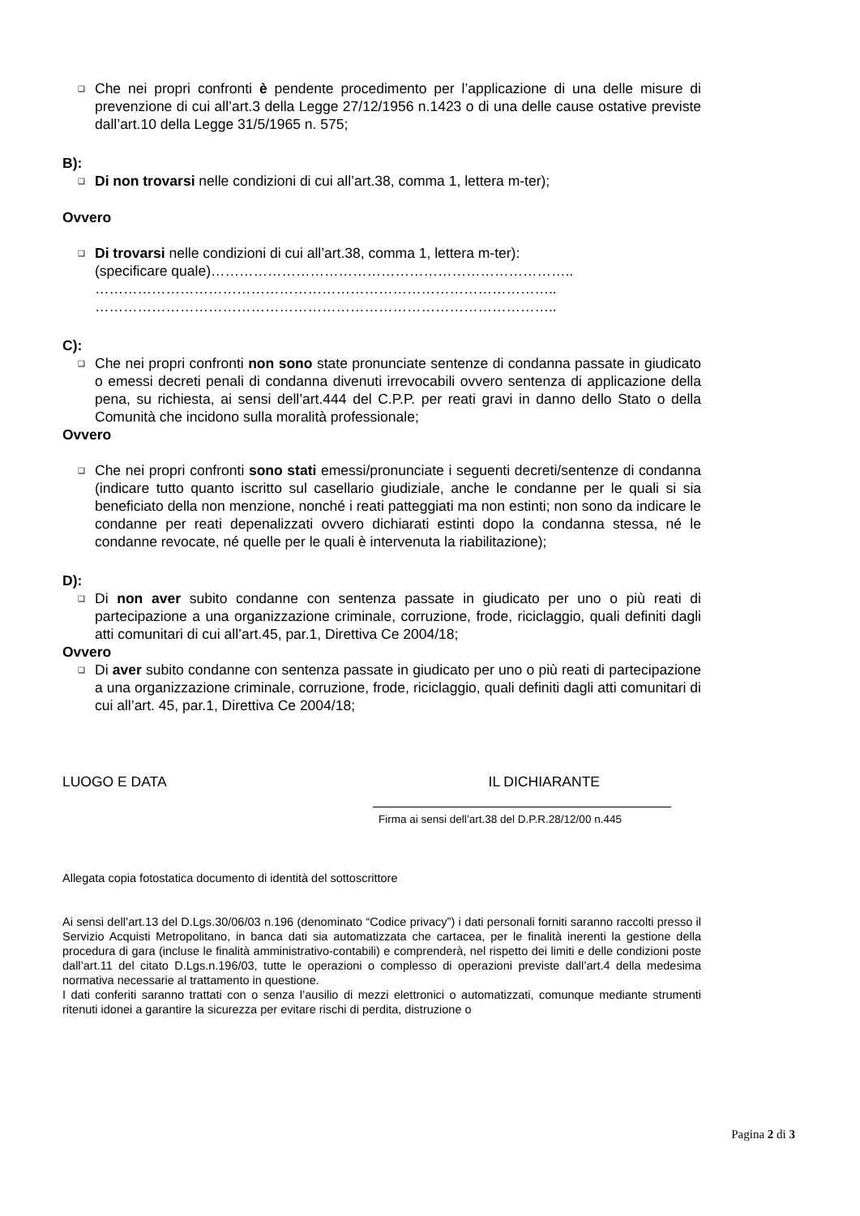❑
Che nei propri confronti è pendente procedimento per l’applicazione di una delle misure di prevenzione di cui all’art.3 della Legge 27/12/1956 n.1423 o di una delle cause ostative previste dall’art.10 della Legge 31/5/1965 n. 575;
B):
❑
Di non trovarsi nelle condizioni di cui all’art.38, comma 1, lettera m-ter);
Ovvero
❑
Di trovarsi nelle condizioni di cui all’art.38, comma 1, lettera m-ter):
(specificare quale)…………………………………………………………………..
……………………………………………………………………………………..
……………………………………………………………………………………..
C):
❑
Che nei propri confronti non sono state pronunciate sentenze di condanna passate in giudicato o emessi decreti penali di condanna divenuti irrevocabili ovvero sentenza di applicazione della pena, su richiesta, ai sensi dell’art.444 del C.P.P. per reati gravi in danno dello Stato o della Comunità che incidono sulla moralità professionale;
Ovvero
❑
Che nei propri confronti sono stati emessi/pronunciate i seguenti decreti/sentenze di condanna (indicare tutto quanto iscritto sul casellario giudiziale, anche le condanne per le quali si sia beneficiato della non menzione, nonché i reati patteggiati ma non estinti; non sono da indicare le condanne per reati depenalizzati ovvero dichiarati estinti dopo la condanna stessa, né le condanne revocate, né quelle per le quali è intervenuta la riabilitazione);
D):
❑
Di non aver subito condanne con sentenza passate in giudicato per uno o più reati di partecipazione a una organizzazione criminale, corruzione, frode, riciclaggio, quali definiti dagli atti comunitari di cui all’art.45, par.1, Direttiva Ce 2004/18;
Ovvero
❑
Di aver subito condanne con sentenza passate in giudicato per uno o più reati di partecipazione a una organizzazione criminale, corruzione, frode, riciclaggio, quali definiti dagli atti comunitari di cui all’art. 45, par.1, Direttiva Ce 2004/18;
LUOGO E DATA IL DICHIARANTE
Firma ai sensi dell’art.38 del D.P.R.28/12/00 n.445
Allegata copia fotostatica documento di identità del sottoscrittore
Ai sensi dell’art.13 del D.Lgs.30/06/03 n.196 (denominato “Codice privacy”) i dati personali forniti saranno raccolti presso il Servizio Acquisti Metropolitano, in banca dati sia automatizzata che cartacea, per le finalità inerenti la gestione della procedura di gara (incluse le finalità amministrativo-contabili) e comprenderà, nel rispetto dei limiti e delle condizioni poste dall’art.11 del citato D.Lgs.n.196/03, tutte le operazioni o complesso di operazioni previste dall’art.4 della medesima normativa necessarie al trattamento in questione.
I dati conferiti saranno trattati con o senza l’ausilio di mezzi elettronici o automatizzati, comunque mediante strumenti ritenuti idonei a garantire la sicurezza per evitare rischi di perdita, distruzione o
Pagina 2 di 3